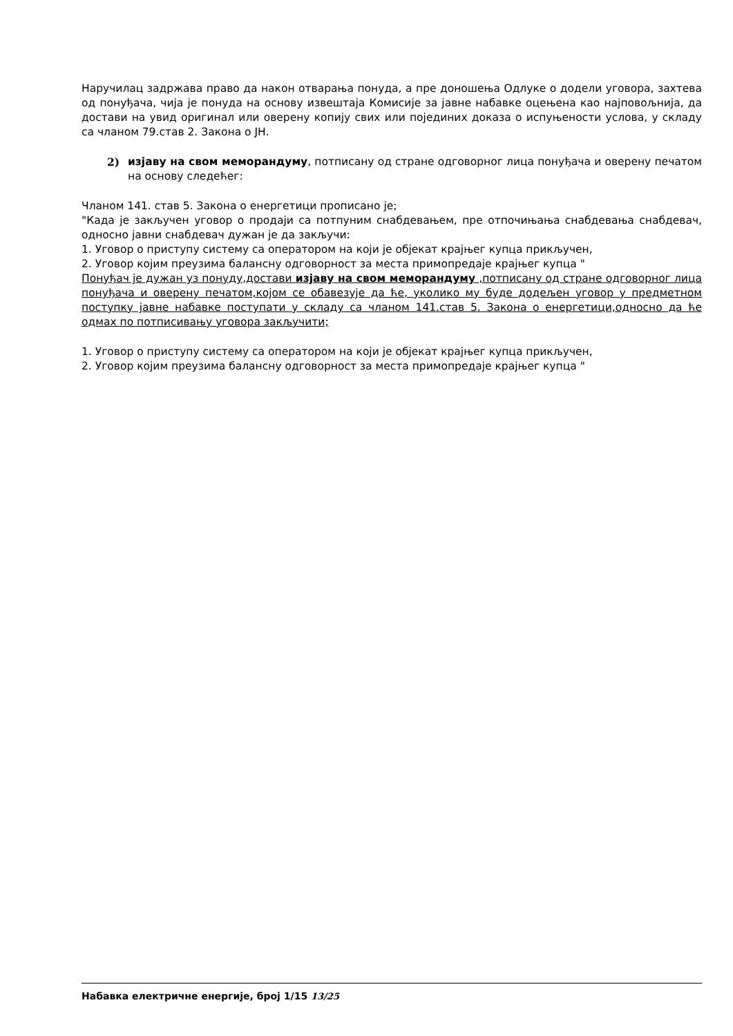Наручилац задржава право да након отварања понуда, а пре доношења Одлуке о додели уговора, захтева од понуђача, чија је понуда на основу извештаја Комисије за јавне набавке оцењена као најповољнија, да достави на увид оригинал или оверену копију свих или појединих доказа о испуњености услова, у складу са чланом 79.став 2. Закона о ЈН.
2) изјаву на свом меморандуму, потписану од стране одговорног лица понуђача и оверену печатом на основу следећег:
Чланом 141. став 5. Закона о енергетици прописано је;
"Када је закључен уговор о продаји са потпуним снабдевањем, пре отпочињања снабдевања снабдевач, односно јавни снабдевач дужан је да закључи:
1. Уговор о приступу систему са оператором на који је објекат крајњег купца прикључен,
2. Уговор којим преузима балансну одговорност за места примопредаје крајњег купца "
Понуђач је дужан уз понуду,достави изјаву на свом меморандуму ,потписану од стране одговорног лица понуђача и оверену печатом,којом се обавезује да ће, уколико му буде додељен уговор у предметном поступку јавне набавке поступати у складу са чланом 141.став 5. Закона о енергетици,односно да ће одмах по потписивању уговора закључити;
1. Уговор о приступу систему са оператором на који је објекат крајњег купца прикључен,
2. Уговор којим преузима балансну одговорност за места примопредаје крајњег купца "
Набавка електричне енергије, број 1/15 13/25